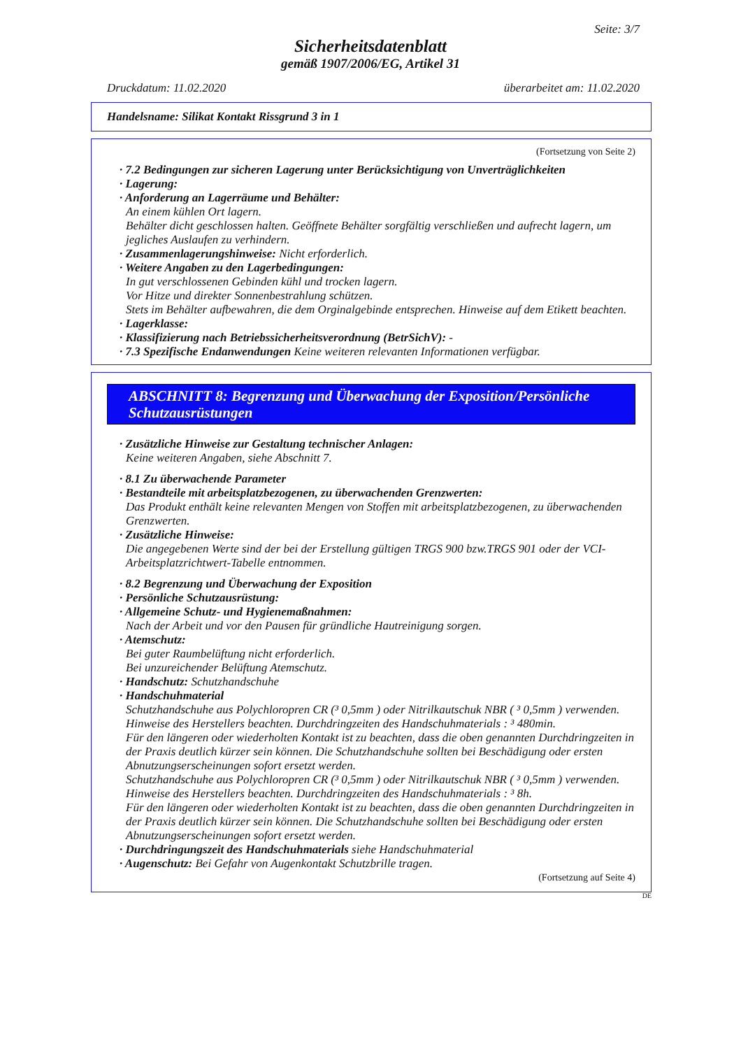Seite: 3/7
Sicherheitsdatenblatt
gemäß 1907/2006/EG, Artikel 31
Druckdatum: 11.02.2020 überarbeitet am: 11.02.2020
Handelsname: Silikat Kontakt Rissgrund 3 in 1
(Fortsetzung von Seite 2)
· 7.2 Bedingungen zur sicheren Lagerung unter Berücksichtigung von Unverträglichkeiten
· Lagerung:
· Anforderung an Lagerräume und Behälter:
An einem kühlen Ort lagern.
Behälter dicht geschlossen halten. Geöffnete Behälter sorgfältig verschließen und aufrecht lagern, um jegliches Auslaufen zu verhindern.
· Zusammenlagerungshinweise: Nicht erforderlich.
· Weitere Angaben zu den Lagerbedingungen:
In gut verschlossenen Gebinden kühl und trocken lagern.
Vor Hitze und direkter Sonnenbestrahlung schützen.
Stets im Behälter aufbewahren, die dem Orginalgebinde entsprechen. Hinweise auf dem Etikett beachten.
· Lagerklasse:
· Klassifizierung nach Betriebssicherheitsverordnung (BetrSichV): -
· 7.3 Spezifische Endanwendungen Keine weiteren relevanten Informationen verfügbar.
ABSCHNITT 8: Begrenzung und Überwachung der Exposition/Persönliche Schutzausrüstungen
· Zusätzliche Hinweise zur Gestaltung technischer Anlagen:
Keine weiteren Angaben, siehe Abschnitt 7.
· 8.1 Zu überwachende Parameter
· Bestandteile mit arbeitsplatzbezogenen, zu überwachenden Grenzwerten:
Das Produkt enthält keine relevanten Mengen von Stoffen mit arbeitsplatzbezogenen, zu überwachenden Grenzwerten.
· Zusätzliche Hinweise:
Die angegebenen Werte sind der bei der Erstellung gültigen TRGS 900 bzw.TRGS 901 oder der VCI-Arbeitsplatzrichtwert-Tabelle entnommen.
· 8.2 Begrenzung und Überwachung der Exposition
· Persönliche Schutzausrüstung:
· Allgemeine Schutz- und Hygienemaßnahmen:
Nach der Arbeit und vor den Pausen für gründliche Hautreinigung sorgen.
· Atemschutz:
Bei guter Raumbelüftung nicht erforderlich.
Bei unzureichender Belüftung Atemschutz.
· Handschutz: Schutzhandschuhe
· Handschuhmaterial
Schutzhandschuhe aus Polychloropren CR (³ 0,5mm ) oder Nitrilkautschuk NBR ( ³ 0,5mm ) verwenden. Hinweise des Herstellers beachten. Durchdringzeiten des Handschuhmaterials : ³ 480min.
Für den längeren oder wiederholten Kontakt ist zu beachten, dass die oben genannten Durchdringzeiten in der Praxis deutlich kürzer sein können. Die Schutzhandschuhe sollten bei Beschädigung oder ersten Abnutzungserscheinungen sofort ersetzt werden.
Schutzhandschuhe aus Polychloropren CR (³ 0,5mm ) oder Nitrilkautschuk NBR ( ³ 0,5mm ) verwenden. Hinweise des Herstellers beachten. Durchdringzeiten des Handschuhmaterials : ³ 8h.
Für den längeren oder wiederholten Kontakt ist zu beachten, dass die oben genannten Durchdringzeiten in der Praxis deutlich kürzer sein können. Die Schutzhandschuhe sollten bei Beschädigung oder ersten Abnutzungserscheinungen sofort ersetzt werden.
· Durchdringungszeit des Handschuhmaterials siehe Handschuhmaterial
· Augenschutz: Bei Gefahr von Augenkontakt Schutzbrille tragen.
(Fortsetzung auf Seite 4)
DE